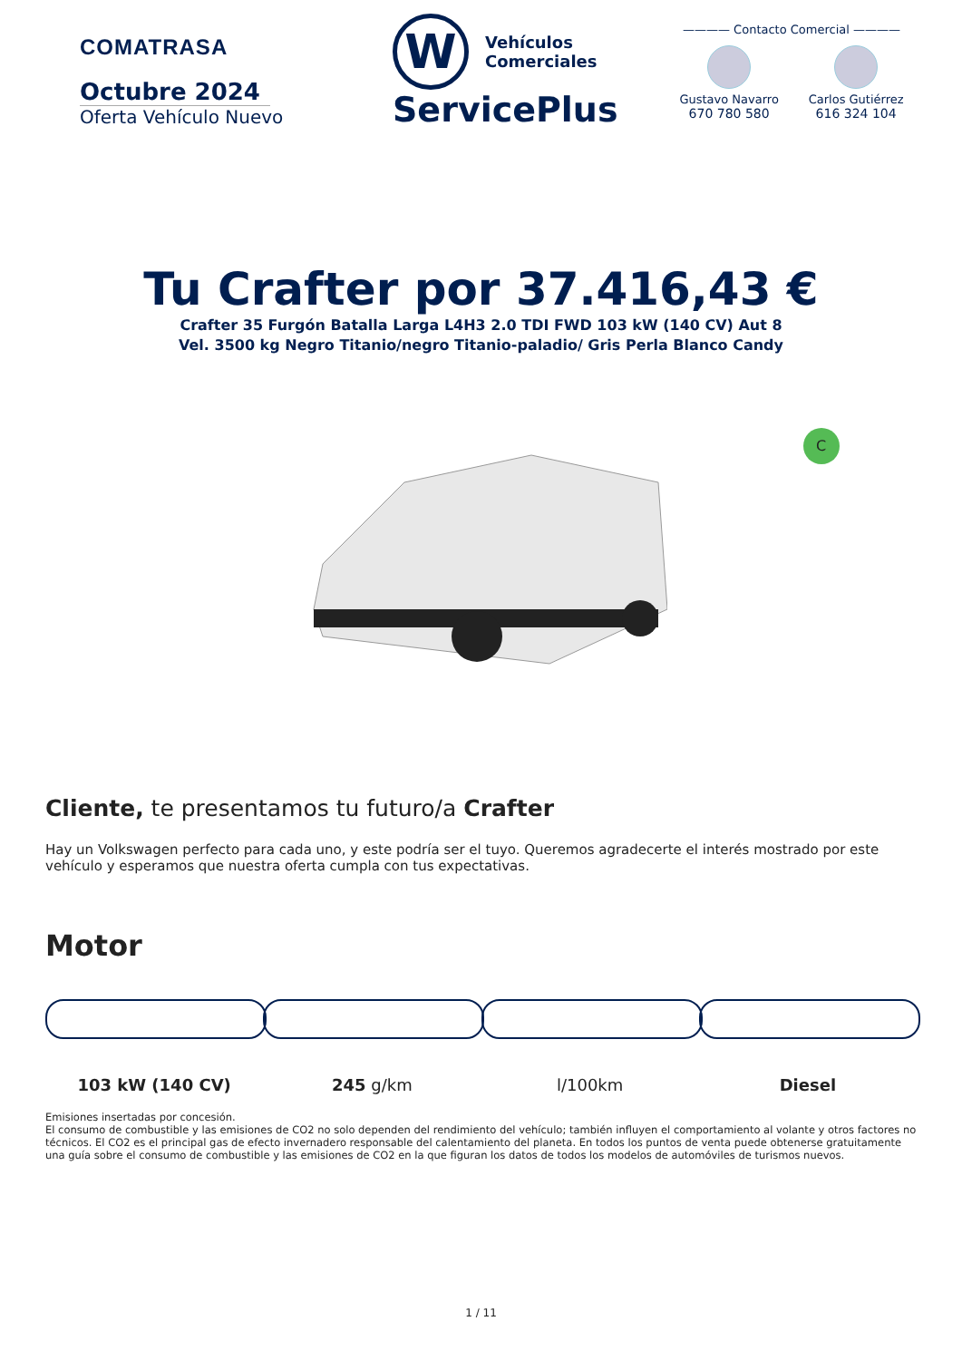COMATRASA
Octubre 2024
Oferta Vehículo Nuevo
W
Vehículos
Comerciales
ServicePlus
———— Contacto Comercial ————
Gustavo Navarro
670 780 580
Carlos Gutiérrez
616 324 104
Tu Crafter por 37.416,43 €
Crafter 35 Furgón Batalla Larga L4H3 2.0 TDI FWD 103 kW (140 CV) Aut 8
Vel. 3500 kg Negro Titanio/negro Titanio-paladio/ Gris Perla Blanco Candy
C
Cliente, te presentamos tu futuro/a Crafter
Hay un Volkswagen perfecto para cada uno, y este podría ser el tuyo. Queremos agradecerte el interés mostrado por este vehículo y esperamos que nuestra oferta cumpla con tus expectativas.
Motor
103 kW (140 CV) 245 g/km l/100km Diesel
Emisiones insertadas por concesión.
El consumo de combustible y las emisiones de CO2 no solo dependen del rendimiento del vehículo; también influyen el comportamiento al volante y otros factores no técnicos. El CO2 es el principal gas de efecto invernadero responsable del calentamiento del planeta. En todos los puntos de venta puede obtenerse gratuitamente una guía sobre el consumo de combustible y las emisiones de CO2 en la que figuran los datos de todos los modelos de automóviles de turismos nuevos.
1 / 11